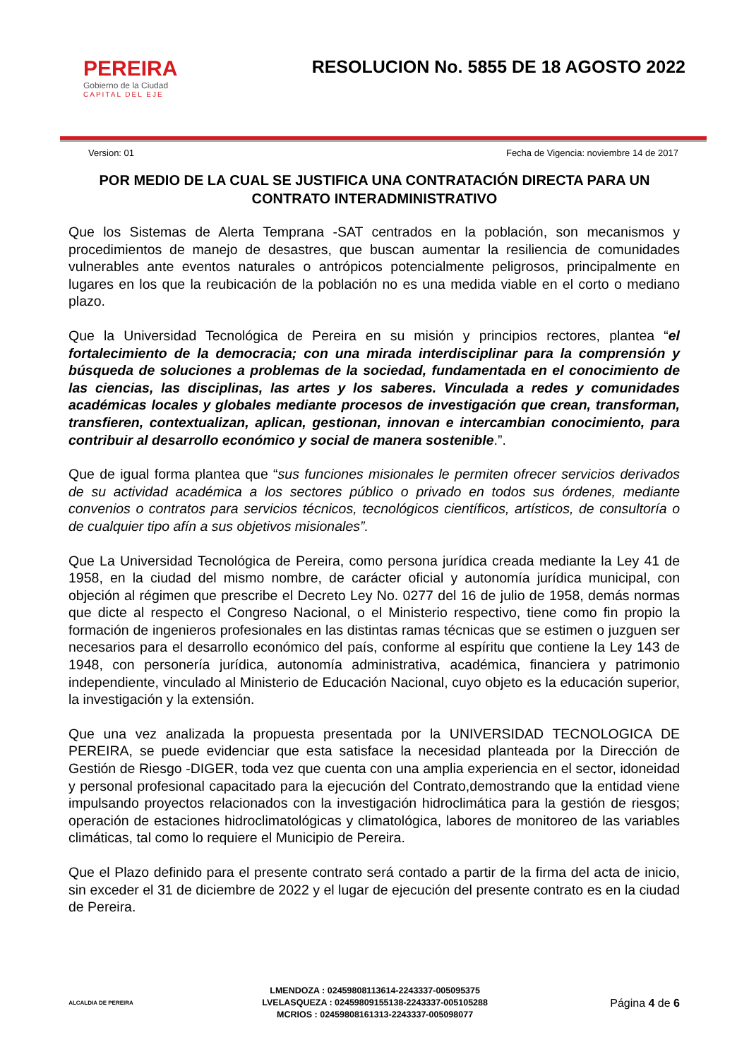PEREIRA
Gobierno de la Ciudad
CAPITAL DEL EJE
RESOLUCION No. 5855 DE 18 AGOSTO 2022
Version: 01 Fecha de Vigencia: noviembre 14 de 2017
POR MEDIO DE LA CUAL SE JUSTIFICA UNA CONTRATACIÓN DIRECTA PARA UN CONTRATO INTERADMINISTRATIVO
Que los Sistemas de Alerta Temprana -SAT centrados en la población, son mecanismos y procedimientos de manejo de desastres, que buscan aumentar la resiliencia de comunidades vulnerables ante eventos naturales o antrópicos potencialmente peligrosos, principalmente en lugares en los que la reubicación de la población no es una medida viable en el corto o mediano plazo.
Que la Universidad Tecnológica de Pereira en su misión y principios rectores, plantea “el fortalecimiento de la democracia; con una mirada interdisciplinar para la comprensión y búsqueda de soluciones a problemas de la sociedad, fundamentada en el conocimiento de las ciencias, las disciplinas, las artes y los saberes. Vinculada a redes y comunidades académicas locales y globales mediante procesos de investigación que crean, transforman, transfieren, contextualizan, aplican, gestionan, innovan e intercambian conocimiento, para contribuir al desarrollo económico y social de manera sostenible.”.
Que de igual forma plantea que “sus funciones misionales le permiten ofrecer servicios derivados de su actividad académica a los sectores público o privado en todos sus órdenes, mediante convenios o contratos para servicios técnicos, tecnológicos científicos, artísticos, de consultoría o de cualquier tipo afín a sus objetivos misionales”.
Que La Universidad Tecnológica de Pereira, como persona jurídica creada mediante la Ley 41 de 1958, en la ciudad del mismo nombre, de carácter oficial y autonomía jurídica municipal, con objeción al régimen que prescribe el Decreto Ley No. 0277 del 16 de julio de 1958, demás normas que dicte al respecto el Congreso Nacional, o el Ministerio respectivo, tiene como fin propio la formación de ingenieros profesionales en las distintas ramas técnicas que se estimen o juzguen ser necesarios para el desarrollo económico del país, conforme al espíritu que contiene la Ley 143 de 1948, con personería jurídica, autonomía administrativa, académica, financiera y patrimonio independiente, vinculado al Ministerio de Educación Nacional, cuyo objeto es la educación superior, la investigación y la extensión.
Que una vez analizada la propuesta presentada por la UNIVERSIDAD TECNOLOGICA DE PEREIRA, se puede evidenciar que esta satisface la necesidad planteada por la Dirección de Gestión de Riesgo -DIGER, toda vez que cuenta con una amplia experiencia en el sector, idoneidad y personal profesional capacitado para la ejecución del Contrato,demostrando que la entidad viene impulsando proyectos relacionados con la investigación hidroclimática para la gestión de riesgos; operación de estaciones hidroclimatológicas y climatológica, labores de monitoreo de las variables climáticas, tal como lo requiere el Municipio de Pereira.
Que el Plazo definido para el presente contrato será contado a partir de la firma del acta de inicio, sin exceder el 31 de diciembre de 2022 y el lugar de ejecución del presente contrato es en la ciudad de Pereira.
ALCALDIA DE PEREIRA
LMENDOZA : 02459808113614-2243337-005095375
LVELASQUEZA : 02459809155138-2243337-005105288
MCRIOS : 02459808161313-2243337-005098077
Página 4 de 6